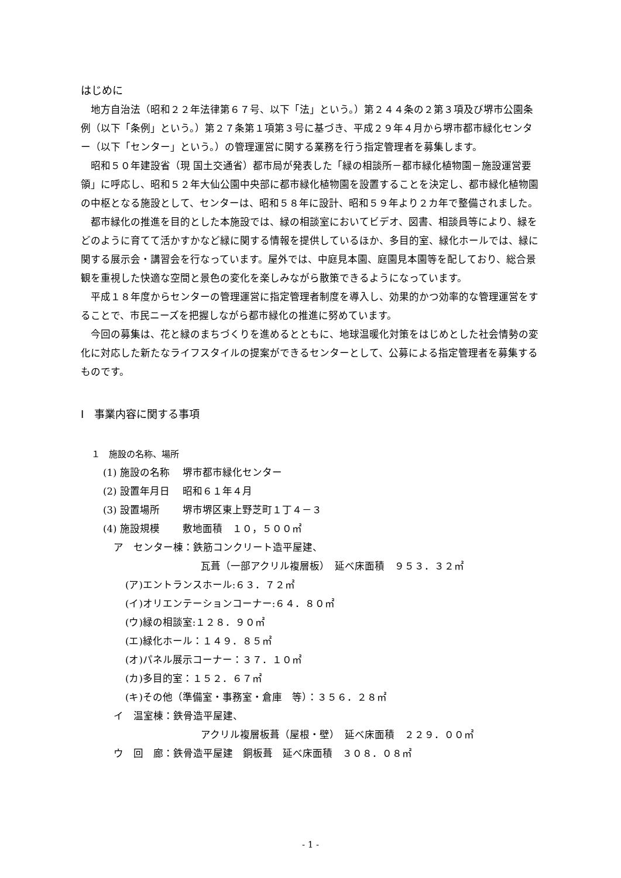はじめに
地方自治法（昭和２２年法律第６７号、以下「法」という。）第２４４条の２第３項及び堺市公園条例（以下「条例」という。）第２７条第１項第３号に基づき、平成２９年４月から堺市都市緑化センター（以下「センター」という。）の管理運営に関する業務を行う指定管理者を募集します。
昭和５０年建設省（現 国土交通省）都市局が発表した「緑の相談所－都市緑化植物園－施設運営要領」に呼応し、昭和５２年大仙公園中央部に都市緑化植物園を設置することを決定し、都市緑化植物園の中枢となる施設として、センターは、昭和５８年に設計、昭和５９年より２カ年で整備されました。
都市緑化の推進を目的とした本施設では、緑の相談室においてビデオ、図書、相談員等により、緑をどのように育てて活かすかなど緑に関する情報を提供しているほか、多目的室、緑化ホールでは、緑に関する展示会・講習会を行なっています。屋外では、中庭見本園、庭園見本園等を配しており、総合景観を重視した快適な空間と景色の変化を楽しみながら散策できるようになっています。
平成１８年度からセンターの管理運営に指定管理者制度を導入し、効果的かつ効率的な管理運営をすることで、市民ニーズを把握しながら都市緑化の推進に努めています。
今回の募集は、花と緑のまちづくりを進めるとともに、地球温暖化対策をはじめとした社会情勢の変化に対応した新たなライフスタイルの提案ができるセンターとして、公募による指定管理者を募集するものです。
Ⅰ　事業内容に関する事項
１　施設の名称、場所
(1) 施設の名称　 堺市都市緑化センター
(2) 設置年月日　 昭和６１年４月
(3) 設置場所　　 堺市堺区東上野芝町１丁４－３
(4) 施設規模　　 敷地面積　１０，５００㎡
ア　センター棟：鉄筋コンクリート造平屋建、
瓦葺（一部アクリル複層板）　延べ床面積　９５３．３２㎡
(ア)エントランスホール:６３．７２㎡
(イ)オリエンテーションコーナー:６４．８０㎡
(ウ)緑の相談室:１２８．９０㎡
(エ)緑化ホール：１４９．８５㎡
(オ)パネル展示コーナー：３７．１０㎡
(カ)多目的室：１５２．６７㎡
(キ)その他（準備室・事務室・倉庫　等）：３５６．２８㎡
イ　温室棟：鉄骨造平屋建、
アクリル複層板葺（屋根・壁）　延べ床面積　２２９．００㎡
ウ　回　廊：鉄骨造平屋建　銅板葺　延べ床面積　３０８．０８㎡
- 1 -